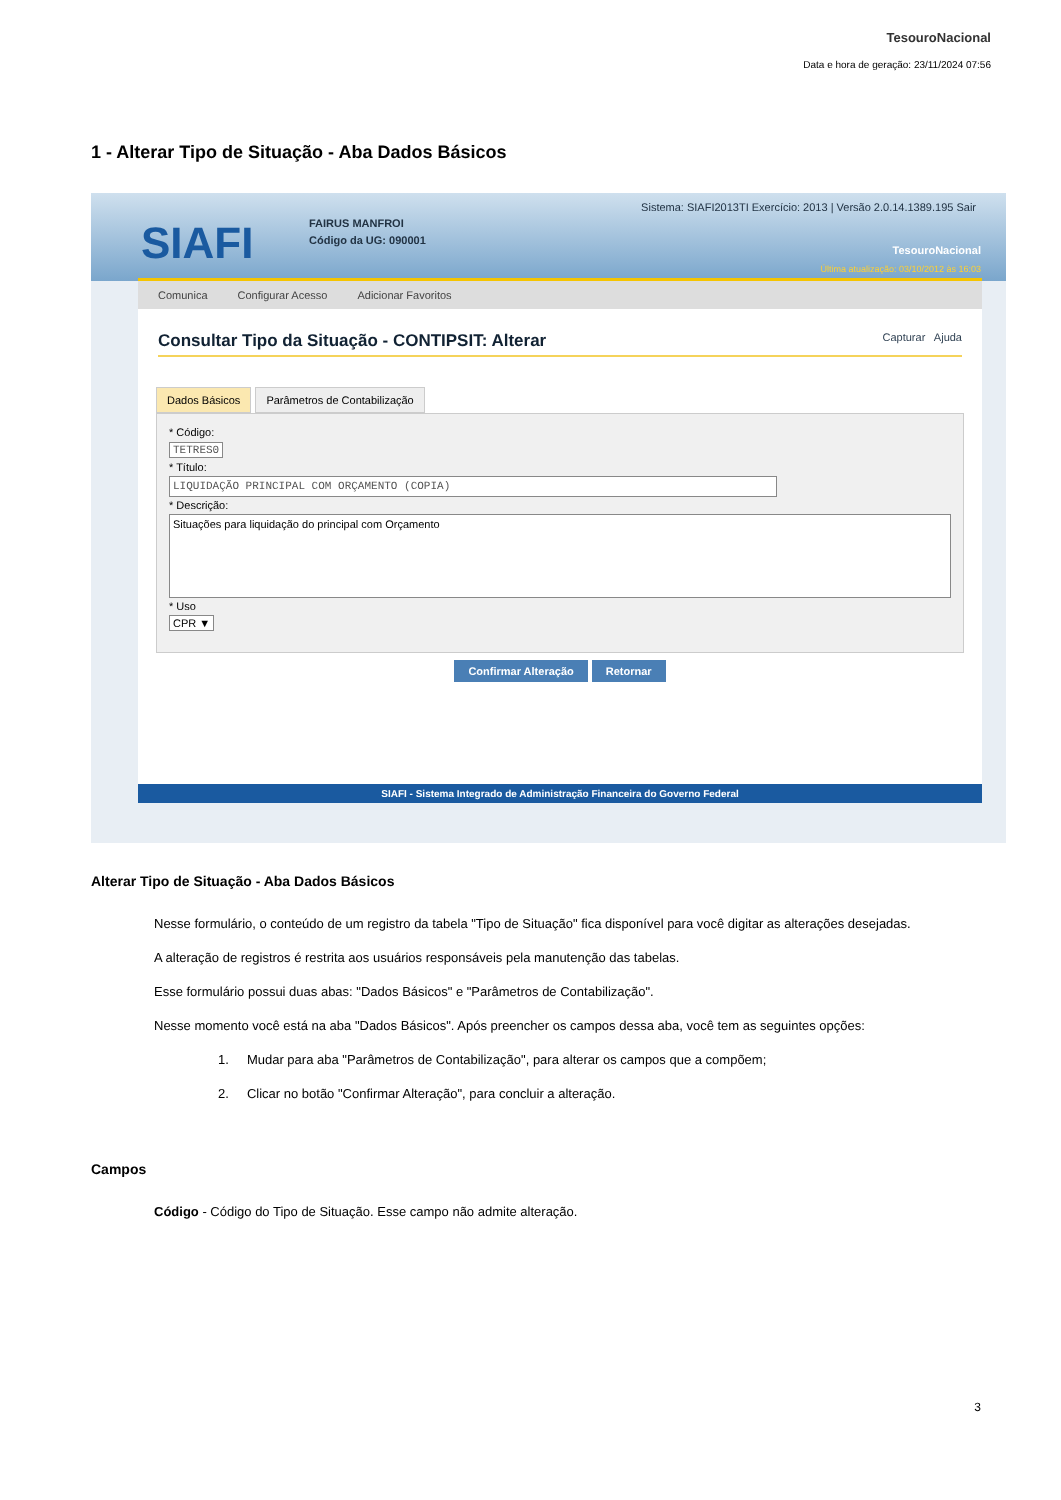TesouroNacional
Data e hora de geração: 23/11/2024 07:56
1 - Alterar Tipo de Situação - Aba Dados Básicos
SIAFI
FAIRUS MANFROI
Código da UG: 090001
Sistema: SIAFI2013TI Exercício: 2013 | Versão 2.0.14.1389.195 Sair
TesouroNacional
Última atualização: 03/10/2012 às 16:03
Comunica Configurar Acesso Adicionar Favoritos
Consultar Tipo da Situação - CONTIPSIT: Alterar Capturar Ajuda
Dados Básicos Parâmetros de Contabilização
* Código:
TETRES0
* Título:
LIQUIDAÇÃO PRINCIPAL COM ORÇAMENTO (COPIA)
* Descrição:
Situações para liquidação do principal com Orçamento
* Uso
CPR ▼
Confirmar Alteração Retornar
SIAFI - Sistema Integrado de Administração Financeira do Governo Federal
Alterar Tipo de Situação - Aba Dados Básicos
Nesse formulário, o conteúdo de um registro da tabela "Tipo de Situação" fica disponível para você digitar as alterações desejadas.
A alteração de registros é restrita aos usuários responsáveis pela manutenção das tabelas.
Esse formulário possui duas abas: "Dados Básicos" e "Parâmetros de Contabilização".
Nesse momento você está na aba "Dados Básicos". Após preencher os campos dessa aba, você tem as seguintes opções:
1. Mudar para aba "Parâmetros de Contabilização", para alterar os campos que a compõem;
2. Clicar no botão "Confirmar Alteração", para concluir a alteração.
Campos
Código - Código do Tipo de Situação. Esse campo não admite alteração.
3